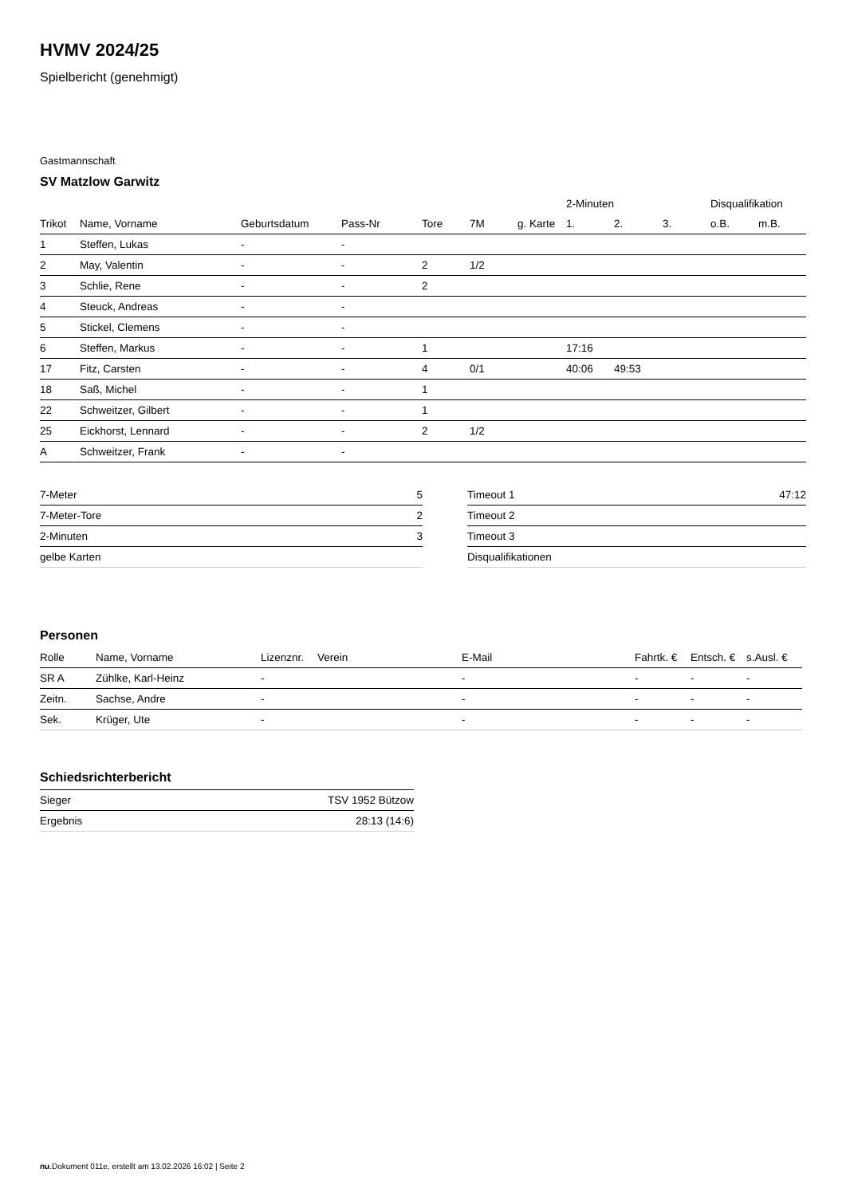HVMV 2024/25
Spielbericht (genehmigt)
Gastmannschaft
SV Matzlow Garwitz
| | | | | | | | 2-Minuten | | | Disqualifikation | |
| --- | --- | --- | --- | --- | --- | --- | --- | --- | --- | --- | --- |
| Trikot | Name, Vorname | Geburtsdatum | Pass-Nr | Tore | 7M | g. Karte | 1. | 2. | 3. | o.B. | m.B. |
| 1 | Steffen, Lukas | - | - | | | | | | | | |
| 2 | May, Valentin | - | - | 2 | 1/2 | | | | | | |
| 3 | Schlie, Rene | - | - | 2 | | | | | | | |
| 4 | Steuck, Andreas | - | - | | | | | | | | |
| 5 | Stickel, Clemens | - | - | | | | | | | | |
| 6 | Steffen, Markus | - | - | 1 | | | 17:16 | | | | |
| 17 | Fitz, Carsten | - | - | 4 | 0/1 | | 40:06 | 49:53 | | | |
| 18 | Saß, Michel | - | - | 1 | | | | | | | |
| 22 | Schweitzer, Gilbert | - | - | 1 | | | | | | | |
| 25 | Eickhorst, Lennard | - | - | 2 | 1/2 | | | | | | |
| A | Schweitzer, Frank | - | - | | | | | | | | |
| 7-Meter | 5 |
| 7-Meter-Tore | 2 |
| 2-Minuten | 3 |
| gelbe Karten | |
| Timeout 1 | 47:12 |
| Timeout 2 | |
| Timeout 3 | |
| Disqualifikationen | |
Personen
| Rolle | Name, Vorname | Lizenznr. | Verein | E-Mail | Fahrtk. € | Entsch. € | s.Ausl. € |
| --- | --- | --- | --- | --- | --- | --- | --- |
| SR A | Zühlke, Karl-Heinz | - | | - | - | - | - |
| Zeitn. | Sachse, Andre | - | | - | - | - | - |
| Sek. | Krüger, Ute | - | | - | - | - | - |
Schiedsrichterbericht
| Sieger | TSV 1952 Bützow |
| Ergebnis | 28:13 (14:6) |
nu.Dokument 011e, erstellt am 13.02.2026 16:02 | Seite 2